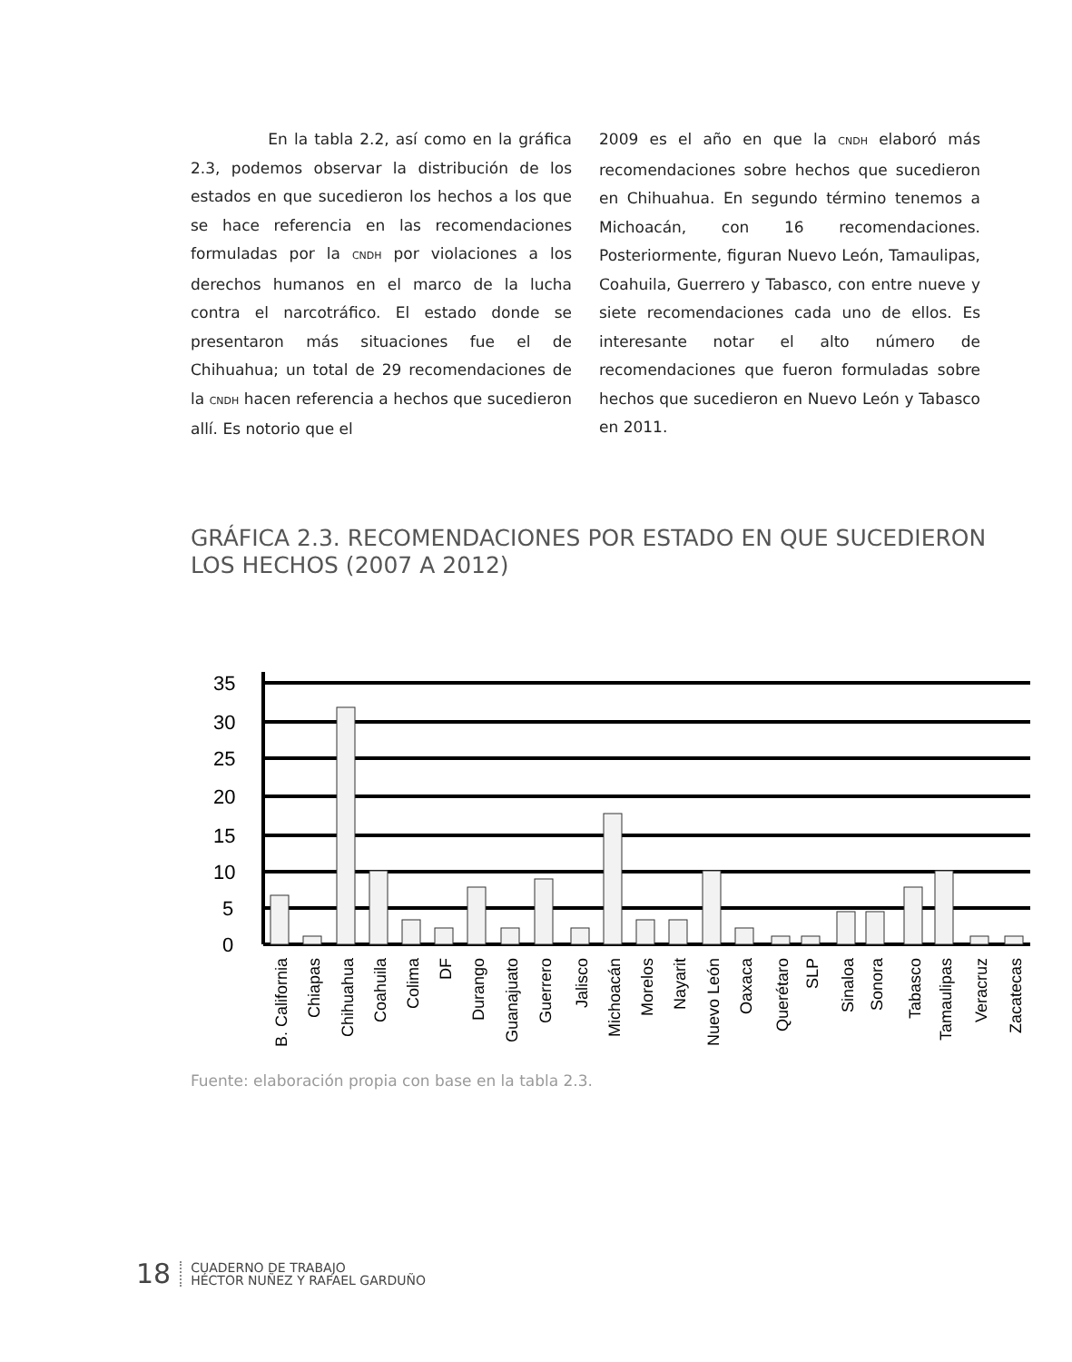En la tabla 2.2, así como en la gráfica 2.3, podemos observar la distribución de los estados en que sucedieron los hechos a los que se hace referencia en las recomendaciones formuladas por la CNDH por violaciones a los derechos humanos en el marco de la lucha contra el narcotráfico. El estado donde se presentaron más situaciones fue el de Chihuahua; un total de 29 recomendaciones de la CNDH hacen referencia a hechos que sucedieron allí. Es notorio que el
2009 es el año en que la CNDH elaboró más recomendaciones sobre hechos que sucedieron en Chihuahua. En segundo término tenemos a Michoacán, con 16 recomendaciones. Posteriormente, figuran Nuevo León, Tamaulipas, Coahuila, Guerrero y Tabasco, con entre nueve y siete recomendaciones cada uno de ellos. Es interesante notar el alto número de recomendaciones que fueron formuladas sobre hechos que sucedieron en Nuevo León y Tabasco en 2011.
GRÁFICA 2.3. RECOMENDACIONES POR ESTADO EN QUE SUCEDIERON
LOS HECHOS (2007 A 2012)
35
30
25
20
15
10
5
0
B. California
Chiapas
Chihuahua
Coahuila
Colima
DF
Durango
Guanajuato
Guerrero
Jalisco
Michoacán
Morelos
Nayarit
Nuevo León
Oaxaca
Querétaro
SLP
Sinaloa
Sonora
Tabasco
Tamaulipas
Veracruz
Zacatecas
Fuente: elaboración propia con base en la tabla 2.3.
18 CUADERNO DE TRABAJO
HÉCTOR NUÑEZ Y RAFAEL GARDUÑO